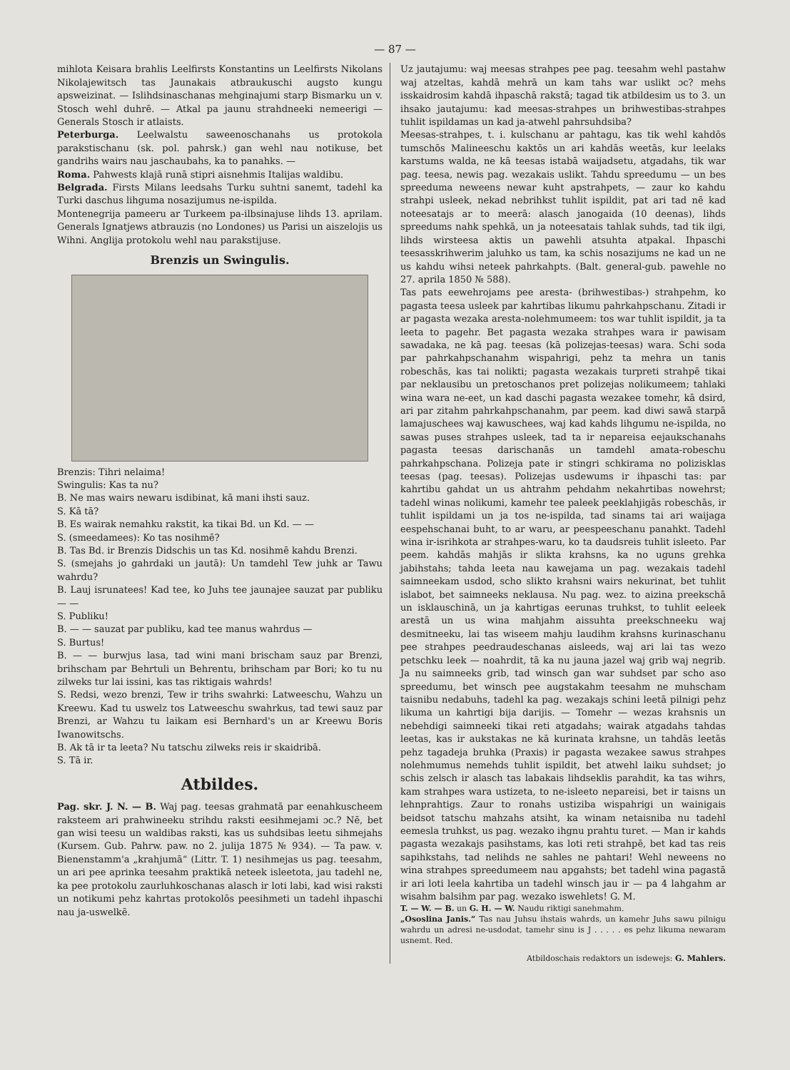— 87 —
mihlota Keisara brahlis Leelfirsts Konstantins un Leelfirsts Nikolans Nikolajewitsch tas Jaunakais atbraukuschi augsto kungu apsweizinat. — Islihdsinaschanas mehginajumi starp Bismarku un v. Stosch wehl duhrē. — Atkal pa jaunu strahdneeki nemeerigi — Generals Stosch ir atlaists.
Peterburga. Leelwalstu saweenoschanahs us protokola parakstischanu (sk. pol. pahrsk.) gan wehl nau notikuse, bet gandrihs wairs nau jaschaubahs, ka to panahks. —
Roma. Pahwests klajā runā stipri aisnehmis Italijas waldibu.
Belgrada. Firsts Milans leedsahs Turku suhtni sanemt, tadehl ka Turki daschus lihguma nosazijumus ne-ispilda.
Montenegrija pameeru ar Turkeem pa-ilbsinajuse lihds 13. aprilam. Generals Ignatjews atbrauzis (no Londones) us Parisi un aiszelojis us Wihni. Anglija protokolu wehl nau parakstijuse.
Brenzis un Swingulis.
Brenzis: Tihri nelaima!
Swingulis: Kas ta nu?
B. Ne mas wairs newaru isdibinat, kā mani ihsti sauz.
S. Kā tā?
B. Es wairak nemahku rakstit, ka tikai Bd. un Kd. — —
S. (smeedamees): Ko tas nosihmē?
B. Tas Bd. ir Brenzis Didschis un tas Kd. nosihmē kahdu Brenzi.
S. (smejahs jo gahrdaki un jautā): Un tamdehl Tew juhk ar Tawu wahrdu?
B. Lauj isrunatees! Kad tee, ko Juhs tee jaunajee sauzat par publiku — —
S. Publiku!
B. — — sauzat par publiku, kad tee manus wahrdus —
S. Burtus!
B. — — burwjus lasa, tad wini mani brischam sauz par Brenzi, brihscham par Behrtuli un Behrentu, brihscham par Bori; ko tu nu zilweks tur lai issini, kas tas riktigais wahrds!
S. Redsi, wezo brenzi, Tew ir trihs swahrki: Latweeschu, Wahzu un Kreewu. Kad tu uswelz tos Latweeschu swahrkus, tad tewi sauz par Brenzi, ar Wahzu tu laikam esi Bernhard's un ar Kreewu Boris Iwanowitschs.
B. Ak tā ir ta leeta? Nu tatschu zilweks reis ir skaidribā.
S. Tā ir.
Atbildes.
Pag. skr. J. N. — B. Waj pag. teesas grahmatā par eenahkuscheem raksteem ari prahwineeku strihdu raksti eesihmejami ɔc.? Nē, bet gan wisi teesu un waldibas raksti, kas us suhdsibas leetu sihmejahs (Kursem. Gub. Pahrw. paw. no 2. julija 1875 № 934). — Ta paw. v. Bienenstamm'a „krahjumā“ (Littr. T. 1) nesihmejas us pag. teesahm, un ari pee aprinka teesahm praktikā neteek isleetota, jau tadehl ne, ka pee protokolu zaurluhkoschanas alasch ir loti labi, kad wisi raksti un notikumi pehz kahrtas protokolōs peesihmeti un tadehl ihpaschi nau ja-uswelkē.
Uz jautajumu: waj meesas strahpes pee pag. teesahm wehl pastahw waj atzeltas, kahdā mehrā un kam tahs war uslikt ɔc? mehs isskaidrosim kahdā ihpaschā rakstā; tagad tik atbildesim us to 3. un ihsako jautajumu: kad meesas-strahpes un brihwestibas-strahpes tuhlit ispildamas un kad ja-atwehl pahrsuhdsiba?
Meesas-strahpes, t. i. kulschanu ar pahtagu, kas tik wehl kahdōs tumschōs Malineeschu kaktōs un ari kahdās weetās, kur leelaks karstums walda, ne kā teesas istabā waijadsetu, atgadahs, tik war pag. teesa, newis pag. wezakais uslikt. Tahdu spreedumu — un bes spreeduma neweens newar kuht apstrahpets, — zaur ko kahdu strahpi usleek, nekad nebrihkst tuhlit ispildit, pat ari tad nē kad noteesatajs ar to meerā: alasch janogaida (10 deenas), lihds spreedums nahk spehkā, un ja noteesatais tahlak suhds, tad tik ilgi, lihds wirsteesa aktis un pawehli atsuhta atpakal. Ihpaschi teesasskrihwerim jaluhko us tam, ka schis nosazijums ne kad un ne us kahdu wihsi neteek pahrkahpts. (Balt. general-gub. pawehle no 27. aprila 1850 № 588).
Tas pats eewehrojams pee aresta- (brihwestibas-) strahpehm, ko pagasta teesa usleek par kahrtibas likumu pahrkahpschanu. Zitadi ir ar pagasta wezaka aresta-nolehmumeem: tos war tuhlit ispildit, ja ta leeta to pagehr. Bet pagasta wezaka strahpes wara ir pawisam sawadaka, ne kā pag. teesas (kā polizejas-teesas) wara. Schi soda par pahrkahpschanahm wispahrigi, pehz ta mehra un tanis robeschās, kas tai nolikti; pagasta wezakais turpreti strahpē tikai par neklausibu un pretoschanos pret polizejas nolikumeem; tahlaki wina wara ne-eet, un kad daschi pagasta wezakee tomehr, kā dsird, ari par zitahm pahrkahpschanahm, par peem. kad diwi sawā starpā lamajuschees waj kawuschees, waj kad kahds lihgumu ne-ispilda, no sawas puses strahpes usleek, tad ta ir nepareisa eejaukschanahs pagasta teesas darischanās un tamdehl amata-robeschu pahrkahpschana. Polizeja pate ir stingri schkirama no polizisklas teesas (pag. teesas). Polizejas usdewums ir ihpaschi tas: par kahrtibu gahdat un us ahtrahm pehdahm nekahrtibas nowehrst; tadehl winas nolikumi, kamehr tee paleek peeklahjigās robeschās, ir tuhlit ispildami un ja tos ne-ispilda, tad sinams tai ari waijaga eespehschanai buht, to ar waru, ar peespeeschanu panahkt. Tadehl wina ir-isrihkota ar strahpes-waru, ko ta daudsreis tuhlit isleeto. Par peem. kahdās mahjās ir slikta krahsns, ka no uguns grehka jabihstahs; tahda leeta nau kawejama un pag. wezakais tadehl saimneekam usdod, scho slikto krahsni wairs nekurinat, bet tuhlit islabot, bet saimneeks neklausa. Nu pag. wez. to aizina preekschā un isklauschinā, un ja kahrtigas eerunas truhkst, to tuhlit eeleek arestā un us wina mahjahm aissuhta preekschneeku waj desmitneeku, lai tas wiseem mahju laudihm krahsns kurinaschanu pee strahpes peedraudeschanas aisleeds, waj ari lai tas wezo petschku leek — noahrdit, tā ka nu jauna jazel waj grib waj negrib. Ja nu saimneeks grib, tad winsch gan war suhdset par scho aso spreedumu, bet winsch pee augstakahm teesahm ne muhscham taisnibu nedabuhs, tadehl ka pag. wezakajs schini leetā pilnigi pehz likuma un kahrtigi bija darijis. — Tomehr — wezas krahsnis un nebehdigi saimneeki tikai reti atgadahs; wairak atgadahs tahdas leetas, kas ir aukstakas ne kā kurinata krahsne, un tahdās leetās pehz tagadeja bruhka (Praxis) ir pagasta wezakee sawus strahpes nolehmumus nemehds tuhlit ispildit, bet atwehl laiku suhdset; jo schis zelsch ir alasch tas labakais lihdseklis parahdit, ka tas wihrs, kam strahpes wara ustizeta, to ne-isleeto nepareisi, bet ir taisns un lehnprahtigs. Zaur to ronahs ustiziba wispahrigi un wainigais beidsot tatschu mahzahs atsiht, ka winam netaisniba nu tadehl eemesla truhkst, us pag. wezako ihgnu prahtu turet. — Man ir kahds pagasta wezakajs pasihstams, kas loti reti strahpē, bet kad tas reis sapihkstahs, tad nelihds ne sahles ne pahtari! Wehl neweens no wina strahpes spreedumeem nau apgahsts; bet tadehl wina pagastā ir ari loti leela kahrtiba un tadehl winsch jau ir — pa 4 lahgahm ar wisahm balsihm par pag. wezako iswehlets! G. M.
T. — W. — B. un G. H. — W. Naudu riktigi sanehmahm.
„Ososlina Janis.“ Tas nau Juhsu ihstais wahrds, un kamehr Juhs sawu pilnigu wahrdu un adresi ne-usdodat, tamehr sinu is J . . . . . es pehz likuma newaram usnemt. Red.
Atbildoschais redaktors un isdewejs: G. Mahlers.